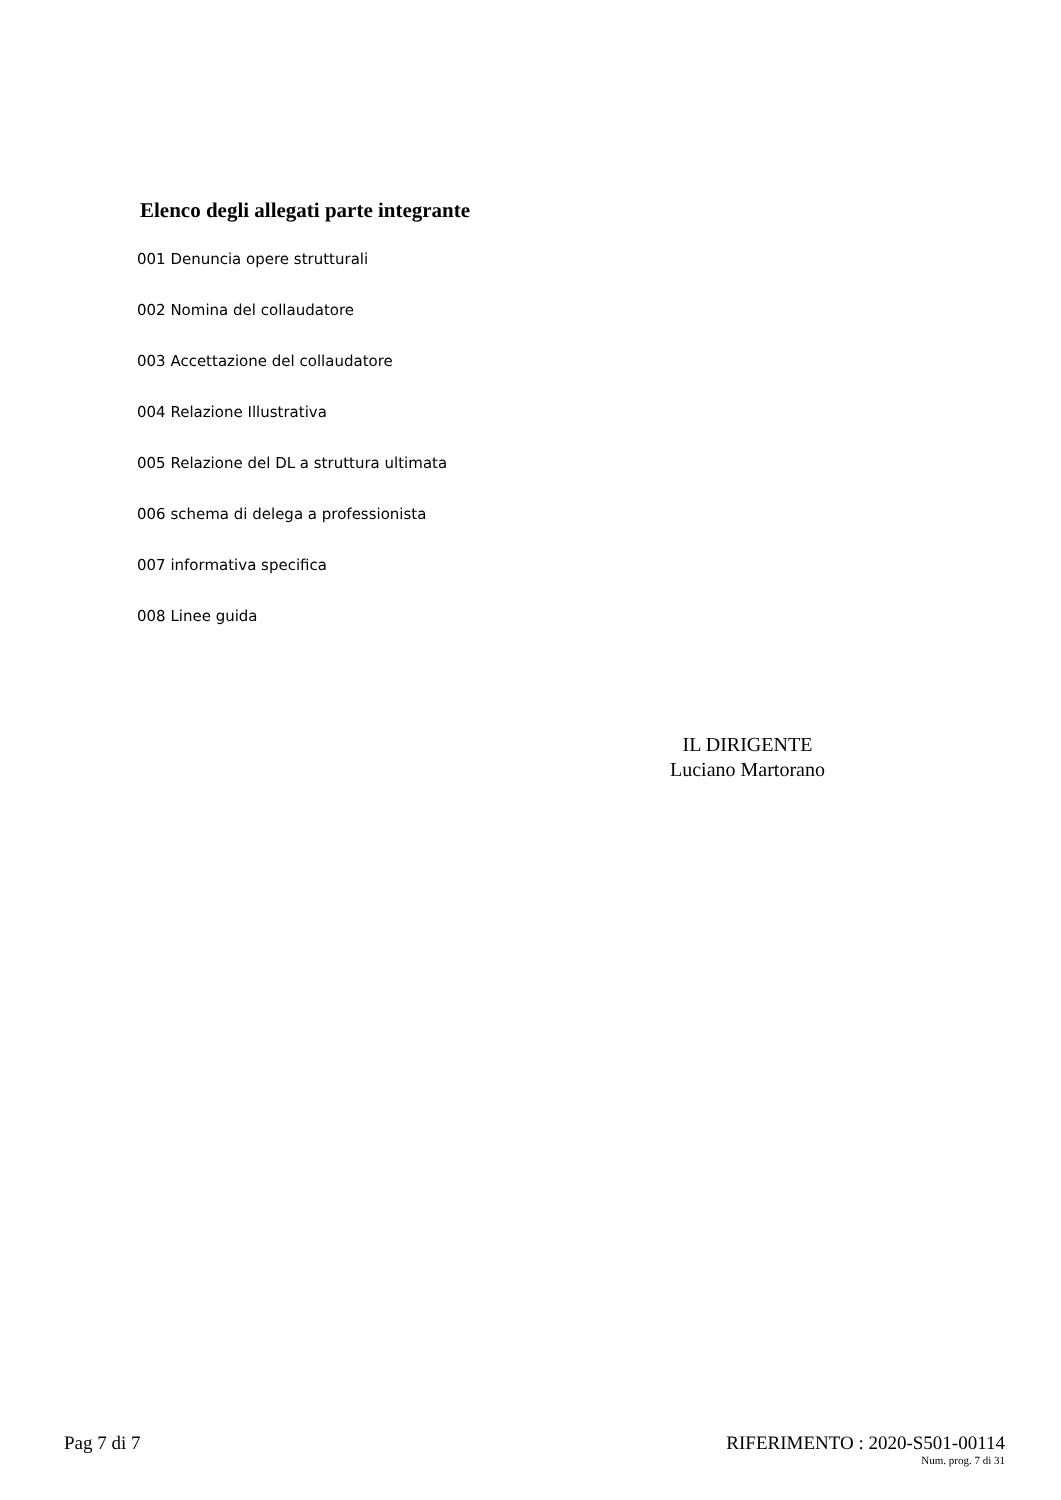Elenco degli allegati parte integrante
001 Denuncia opere strutturali
002 Nomina del collaudatore
003 Accettazione del collaudatore
004 Relazione Illustrativa
005 Relazione del DL a struttura ultimata
006 schema di delega a professionista
007 informativa specifica
008 Linee guida
IL DIRIGENTE
Luciano Martorano
Pag 7 di 7 RIFERIMENTO : 2020-S501-00114
Num. prog. 7 di 31